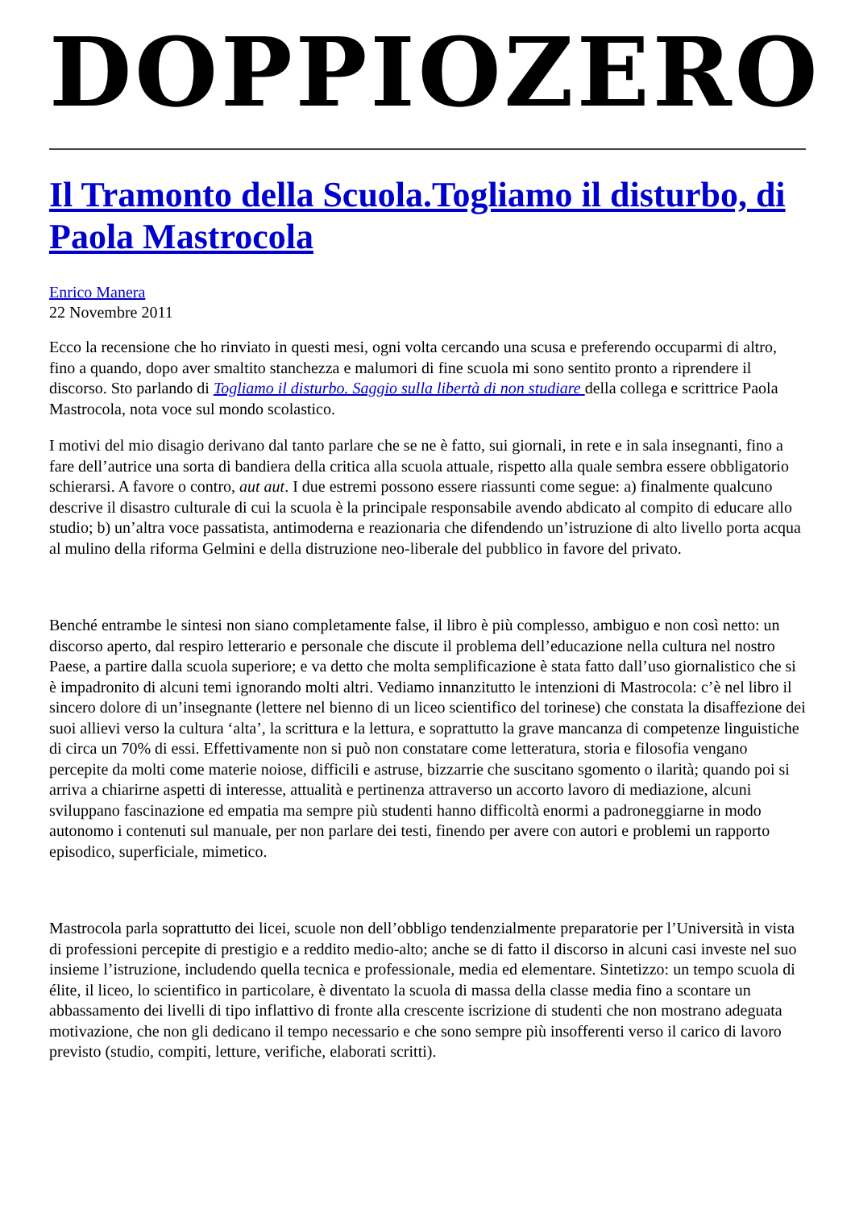DOPPIOZERO
Il Tramonto della Scuola.Togliamo il disturbo, di Paola Mastrocola
Enrico Manera
22 Novembre 2011
Ecco la recensione che ho rinviato in questi mesi, ogni volta cercando una scusa e preferendo occuparmi di altro, fino a quando, dopo aver smaltito stanchezza e malumori di fine scuola mi sono sentito pronto a riprendere il discorso. Sto parlando di Togliamo il disturbo. Saggio sulla libertà di non studiare della collega e scrittrice Paola Mastrocola, nota voce sul mondo scolastico.
I motivi del mio disagio derivano dal tanto parlare che se ne è fatto, sui giornali, in rete e in sala insegnanti, fino a fare dell’autrice una sorta di bandiera della critica alla scuola attuale, rispetto alla quale sembra essere obbligatorio schierarsi. A favore o contro, aut aut. I due estremi possono essere riassunti come segue: a) finalmente qualcuno descrive il disastro culturale di cui la scuola è la principale responsabile avendo abdicato al compito di educare allo studio; b) un’altra voce passatista, antimoderna e reazionaria che difendendo un’istruzione di alto livello porta acqua al mulino della riforma Gelmini e della distruzione neo-liberale del pubblico in favore del privato.
Benché entrambe le sintesi non siano completamente false, il libro è più complesso, ambiguo e non così netto: un discorso aperto, dal respiro letterario e personale che discute il problema dell’educazione nella cultura nel nostro Paese, a partire dalla scuola superiore; e va detto che molta semplificazione è stata fatto dall’uso giornalistico che si è impadronito di alcuni temi ignorando molti altri. Vediamo innanzitutto le intenzioni di Mastrocola: c’è nel libro il sincero dolore di un’insegnante (lettere nel bienno di un liceo scientifico del torinese) che constata la disaffezione dei suoi allievi verso la cultura ‘alta’, la scrittura e la lettura, e soprattutto la grave mancanza di competenze linguistiche di circa un 70% di essi. Effettivamente non si può non constatare come letteratura, storia e filosofia vengano percepite da molti come materie noiose, difficili e astruse, bizzarrie che suscitano sgomento o ilarità; quando poi si arriva a chiarirne aspetti di interesse, attualità e pertinenza attraverso un accorto lavoro di mediazione, alcuni sviluppano fascinazione ed empatia ma sempre più studenti hanno difficoltà enormi a padroneggiarne in modo autonomo i contenuti sul manuale, per non parlare dei testi, finendo per avere con autori e problemi un rapporto episodico, superficiale, mimetico.
Mastrocola parla soprattutto dei licei, scuole non dell’obbligo tendenzialmente preparatorie per l’Università in vista di professioni percepite di prestigio e a reddito medio-alto; anche se di fatto il discorso in alcuni casi investe nel suo insieme l’istruzione, includendo quella tecnica e professionale, media ed elementare. Sintetizzo: un tempo scuola di élite, il liceo, lo scientifico in particolare, è diventato la scuola di massa della classe media fino a scontare un abbassamento dei livelli di tipo inflattivo di fronte alla crescente iscrizione di studenti che non mostrano adeguata motivazione, che non gli dedicano il tempo necessario e che sono sempre più insofferenti verso il carico di lavoro previsto (studio, compiti, letture, verifiche, elaborati scritti).